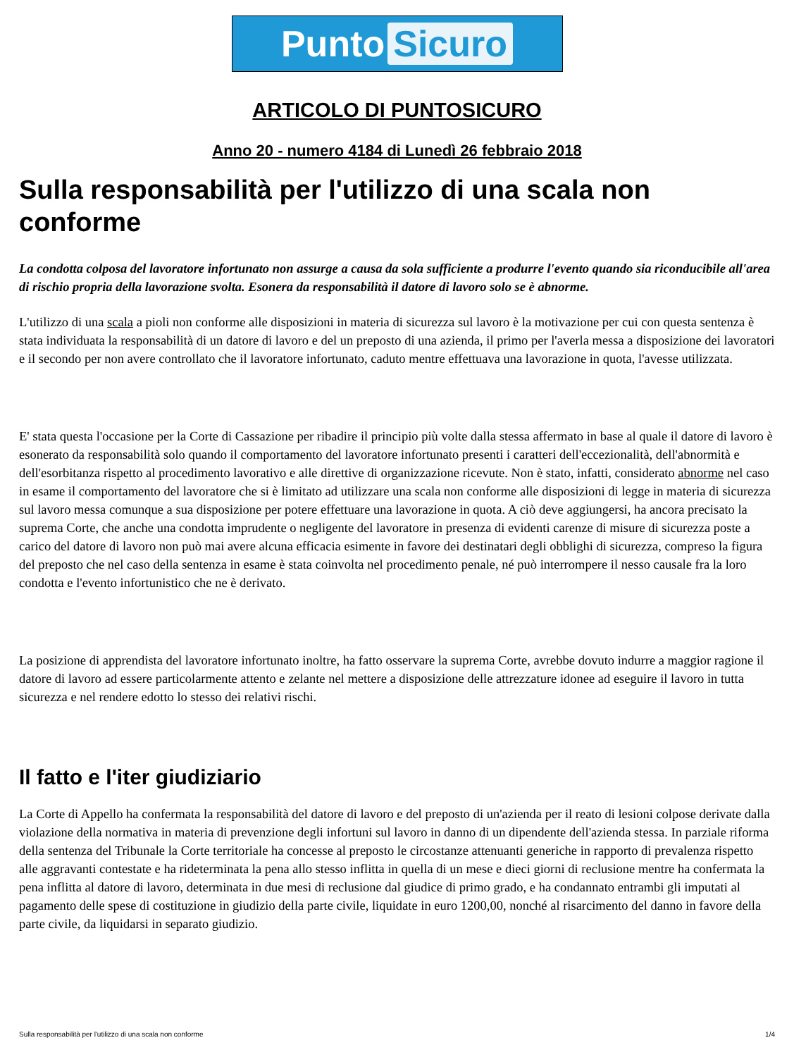Punto Sicuro
ARTICOLO DI PUNTOSICURO
Anno 20 - numero 4184 di Lunedì 26 febbraio 2018
Sulla responsabilità per l'utilizzo di una scala non conforme
La condotta colposa del lavoratore infortunato non assurge a causa da sola sufficiente a produrre l'evento quando sia riconducibile all'area di rischio propria della lavorazione svolta. Esonera da responsabilità il datore di lavoro solo se è abnorme.
L'utilizzo di una scala a pioli non conforme alle disposizioni in materia di sicurezza sul lavoro è la motivazione per cui con questa sentenza è stata individuata la responsabilità di un datore di lavoro e del un preposto di una azienda, il primo per l'averla messa a disposizione dei lavoratori e il secondo per non avere controllato che il lavoratore infortunato, caduto mentre effettuava una lavorazione in quota, l'avesse utilizzata.
E' stata questa l'occasione per la Corte di Cassazione per ribadire il principio più volte dalla stessa affermato in base al quale il datore di lavoro è esonerato da responsabilità solo quando il comportamento del lavoratore infortunato presenti i caratteri dell'eccezionalità, dell'abnormità e dell'esorbitanza rispetto al procedimento lavorativo e alle direttive di organizzazione ricevute. Non è stato, infatti, considerato abnorme nel caso in esame il comportamento del lavoratore che si è limitato ad utilizzare una scala non conforme alle disposizioni di legge in materia di sicurezza sul lavoro messa comunque a sua disposizione per potere effettuare una lavorazione in quota. A ciò deve aggiungersi, ha ancora precisato la suprema Corte, che anche una condotta imprudente o negligente del lavoratore in presenza di evidenti carenze di misure di sicurezza poste a carico del datore di lavoro non può mai avere alcuna efficacia esimente in favore dei destinatari degli obblighi di sicurezza, compreso la figura del preposto che nel caso della sentenza in esame è stata coinvolta nel procedimento penale, né può interrompere il nesso causale fra la loro condotta e l'evento infortunistico che ne è derivato.
La posizione di apprendista del lavoratore infortunato inoltre, ha fatto osservare la suprema Corte, avrebbe dovuto indurre a maggior ragione il datore di lavoro ad essere particolarmente attento e zelante nel mettere a disposizione delle attrezzature idonee ad eseguire il lavoro in tutta sicurezza e nel rendere edotto lo stesso dei relativi rischi.
Il fatto e l'iter giudiziario
La Corte di Appello ha confermata la responsabilità del datore di lavoro e del preposto di un'azienda per il reato di lesioni colpose derivate dalla violazione della normativa in materia di prevenzione degli infortuni sul lavoro in danno di un dipendente dell'azienda stessa. In parziale riforma della sentenza del Tribunale la Corte territoriale ha concesse al preposto le circostanze attenuanti generiche in rapporto di prevalenza rispetto alle aggravanti contestate e ha rideterminata la pena allo stesso inflitta in quella di un mese e dieci giorni di reclusione mentre ha confermata la pena inflitta al datore di lavoro, determinata in due mesi di reclusione dal giudice di primo grado, e ha condannato entrambi gli imputati al pagamento delle spese di costituzione in giudizio della parte civile, liquidate in euro 1200,00, nonché al risarcimento del danno in favore della parte civile, da liquidarsi in separato giudizio.
Sulla responsabilità per l'utilizzo di una scala non conforme 1/4